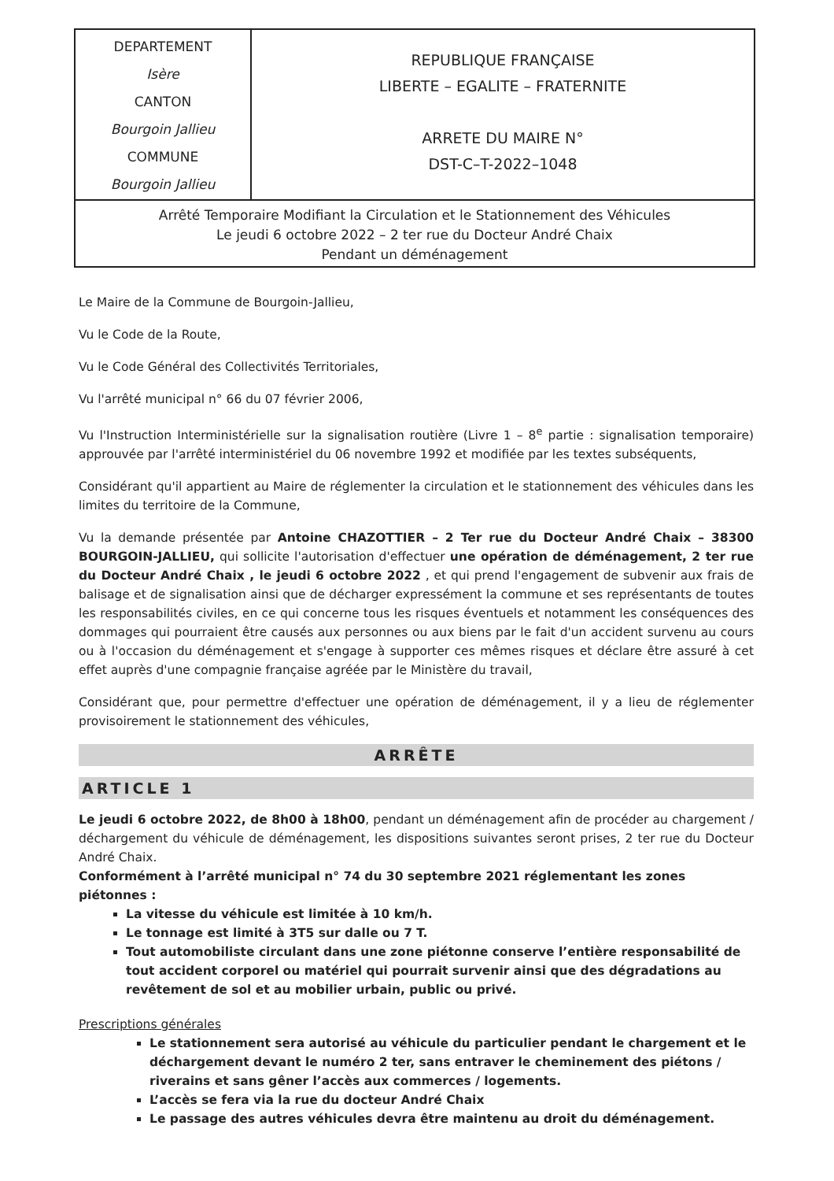| DEPARTEMENT Isère CANTON Bourgoin Jallieu COMMUNE Bourgoin Jallieu | REPUBLIQUE FRANÇAISE LIBERTE – EGALITE – FRATERNITE ARRETE DU MAIRE N° DST-C–T-2022–1048 |
| Arrêté Temporaire Modifiant la Circulation et le Stationnement des Véhicules Le jeudi 6 octobre 2022 – 2 ter rue du Docteur André Chaix Pendant un déménagement | |
Le Maire de la Commune de Bourgoin-Jallieu,
Vu le Code de la Route,
Vu le Code Général des Collectivités Territoriales,
Vu l'arrêté municipal n° 66 du 07 février 2006,
Vu l'Instruction Interministérielle sur la signalisation routière (Livre 1 – 8<sup>e</sup> partie : signalisation temporaire) approuvée par l'arrêté interministériel du 06 novembre 1992 et modifiée par les textes subséquents,
Considérant qu'il appartient au Maire de réglementer la circulation et le stationnement des véhicules dans les limites du territoire de la Commune,
Vu la demande présentée par Antoine CHAZOTTIER – 2 Ter rue du Docteur André Chaix – 38300 BOURGOIN-JALLIEU, qui sollicite l'autorisation d'effectuer une opération de déménagement, 2 ter rue du Docteur André Chaix , le jeudi 6 octobre 2022 , et qui prend l'engagement de subvenir aux frais de balisage et de signalisation ainsi que de décharger expressément la commune et ses représentants de toutes les responsabilités civiles, en ce qui concerne tous les risques éventuels et notamment les conséquences des dommages qui pourraient être causés aux personnes ou aux biens par le fait d'un accident survenu au cours ou à l'occasion du déménagement et s'engage à supporter ces mêmes risques et déclare être assuré à cet effet auprès d'une compagnie française agréée par le Ministère du travail,
Considérant que, pour permettre d'effectuer une opération de déménagement, il y a lieu de réglementer provisoirement le stationnement des véhicules,
ARRÊTE
ARTICLE 1
Le jeudi 6 octobre 2022, de 8h00 à 18h00, pendant un déménagement afin de procéder au chargement / déchargement du véhicule de déménagement, les dispositions suivantes seront prises, 2 ter rue du Docteur André Chaix.
Conformément à l’arrêté municipal n° 74 du 30 septembre 2021 réglementant les zones piétonnes :
La vitesse du véhicule est limitée à 10 km/h.
Le tonnage est limité à 3T5 sur dalle ou 7 T.
Tout automobiliste circulant dans une zone piétonne conserve l’entière responsabilité de tout accident corporel ou matériel qui pourrait survenir ainsi que des dégradations au revêtement de sol et au mobilier urbain, public ou privé.
Prescriptions générales
Le stationnement sera autorisé au véhicule du particulier pendant le chargement et le déchargement devant le numéro 2 ter, sans entraver le cheminement des piétons / riverains et sans gêner l’accès aux commerces / logements.
L’accès se fera via la rue du docteur André Chaix
Le passage des autres véhicules devra être maintenu au droit du déménagement.